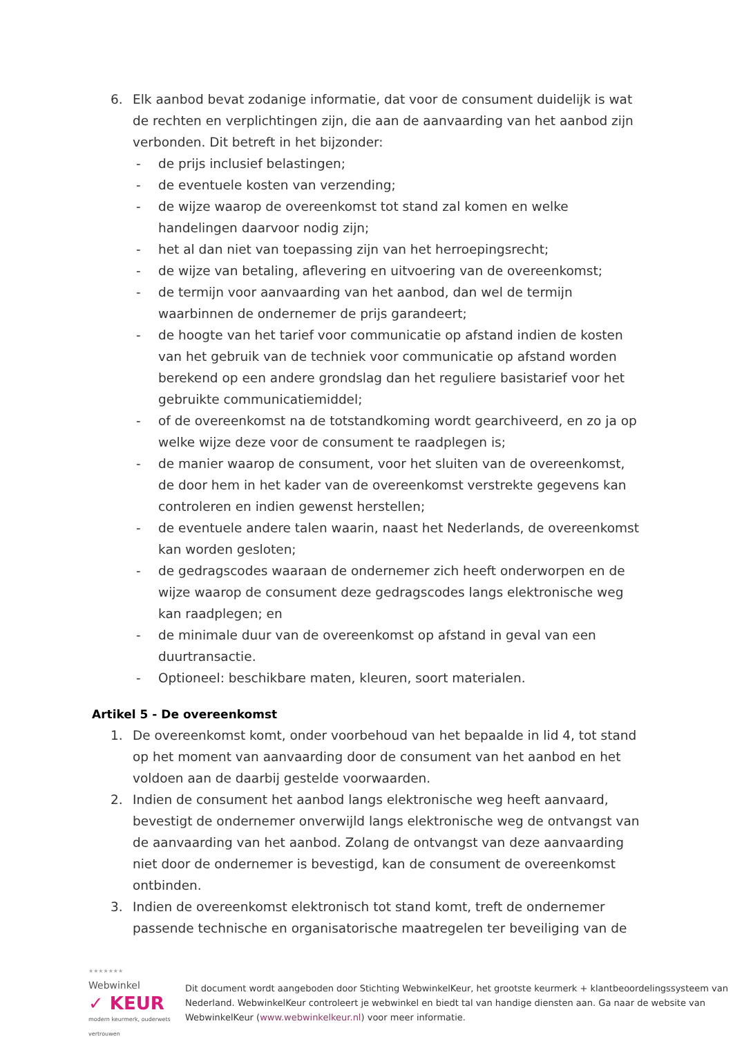6. Elk aanbod bevat zodanige informatie, dat voor de consument duidelijk is wat de rechten en verplichtingen zijn, die aan de aanvaarding van het aanbod zijn verbonden. Dit betreft in het bijzonder:
- de prijs inclusief belastingen;
- de eventuele kosten van verzending;
- de wijze waarop de overeenkomst tot stand zal komen en welke handelingen daarvoor nodig zijn;
- het al dan niet van toepassing zijn van het herroepingsrecht;
- de wijze van betaling, aflevering en uitvoering van de overeenkomst;
- de termijn voor aanvaarding van het aanbod, dan wel de termijn waarbinnen de ondernemer de prijs garandeert;
- de hoogte van het tarief voor communicatie op afstand indien de kosten van het gebruik van de techniek voor communicatie op afstand worden berekend op een andere grondslag dan het reguliere basistarief voor het gebruikte communicatiemiddel;
- of de overeenkomst na de totstandkoming wordt gearchiveerd, en zo ja op welke wijze deze voor de consument te raadplegen is;
- de manier waarop de consument, voor het sluiten van de overeenkomst, de door hem in het kader van de overeenkomst verstrekte gegevens kan controleren en indien gewenst herstellen;
- de eventuele andere talen waarin, naast het Nederlands, de overeenkomst kan worden gesloten;
- de gedragscodes waaraan de ondernemer zich heeft onderworpen en de wijze waarop de consument deze gedragscodes langs elektronische weg kan raadplegen; en
- de minimale duur van de overeenkomst op afstand in geval van een duurtransactie.
- Optioneel: beschikbare maten, kleuren, soort materialen.
Artikel 5 - De overeenkomst
1. De overeenkomst komt, onder voorbehoud van het bepaalde in lid 4, tot stand op het moment van aanvaarding door de consument van het aanbod en het voldoen aan de daarbij gestelde voorwaarden.
2. Indien de consument het aanbod langs elektronische weg heeft aanvaard, bevestigt de ondernemer onverwijld langs elektronische weg de ontvangst van de aanvaarding van het aanbod. Zolang de ontvangst van deze aanvaarding niet door de ondernemer is bevestigd, kan de consument de overeenkomst ontbinden.
3. Indien de overeenkomst elektronisch tot stand komt, treft de ondernemer passende technische en organisatorische maatregelen ter beveiliging van de
★★★★★★★
Webwinkel
✓ KEUR
modern keurmerk, ouderwets vertrouwen
Dit document wordt aangeboden door Stichting WebwinkelKeur, het grootste keurmerk + klantbeoordelingssysteem van Nederland. WebwinkelKeur controleert je webwinkel en biedt tal van handige diensten aan. Ga naar de website van WebwinkelKeur (www.webwinkelkeur.nl) voor meer informatie.